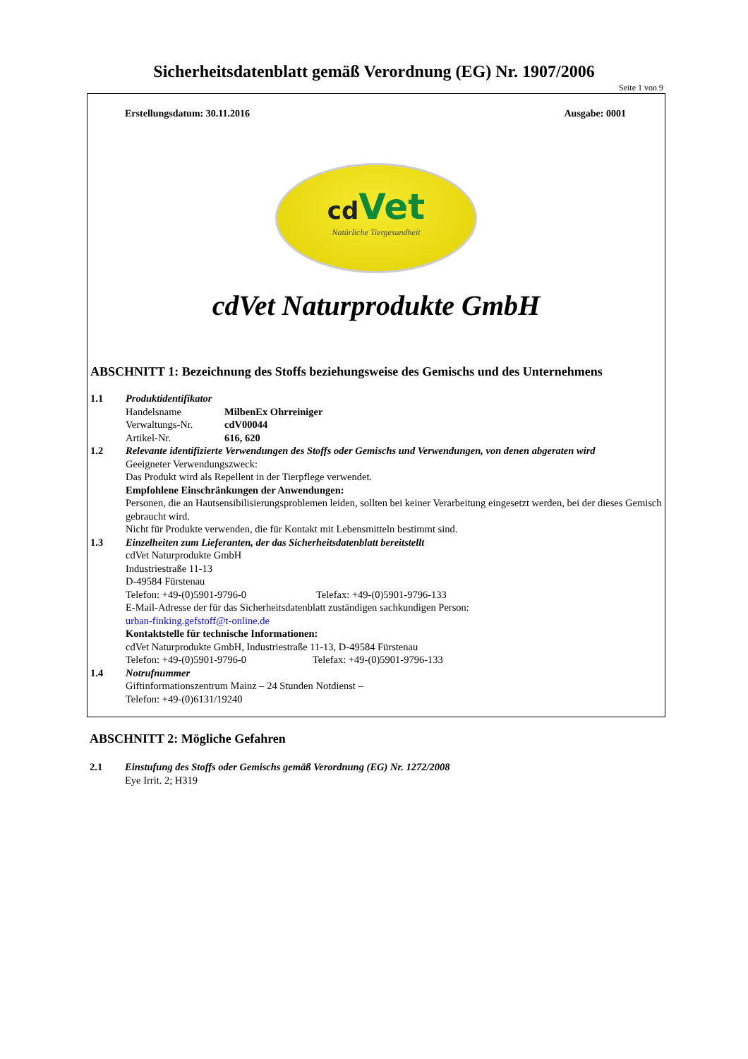Sicherheitsdatenblatt gemäß Verordnung (EG) Nr. 1907/2006
Seite 1 von 9
Erstellungsdatum: 30.11.2016 Ausgabe: 0001
cd Vet
Natürliche Tiergesundheit
cdVet Naturprodukte GmbH
ABSCHNITT 1: Bezeichnung des Stoffs beziehungsweise des Gemischs und des Unternehmens
1.1 Produktidentifikator
Handelsname MilbenEx Ohrreiniger
Verwaltungs-Nr. cdV00044
Artikel-Nr. 616, 620
1.2 Relevante identifizierte Verwendungen des Stoffs oder Gemischs und Verwendungen, von denen abgeraten wird
Geeigneter Verwendungszweck:
Das Produkt wird als Repellent in der Tierpflege verwendet.
Empfohlene Einschränkungen der Anwendungen:
Personen, die an Hautsensibilisierungsproblemen leiden, sollten bei keiner Verarbeitung eingesetzt werden, bei der dieses Gemisch gebraucht wird.
Nicht für Produkte verwenden, die für Kontakt mit Lebensmitteln bestimmt sind.
1.3 Einzelheiten zum Lieferanten, der das Sicherheitsdatenblatt bereitstellt
cdVet Naturprodukte GmbH
Industriestraße 11-13
D-49584 Fürstenau
Telefon: +49-(0)5901-9796-0 Telefax: +49-(0)5901-9796-133
E-Mail-Adresse der für das Sicherheitsdatenblatt zuständigen sachkundigen Person:
urban-finking.gefstoff@t-online.de
Kontaktstelle für technische Informationen:
cdVet Naturprodukte GmbH, Industriestraße 11-13, D-49584 Fürstenau
Telefon: +49-(0)5901-9796-0 Telefax: +49-(0)5901-9796-133
1.4 Notrufnummer
Giftinformationszentrum Mainz – 24 Stunden Notdienst –
Telefon: +49-(0)6131/19240
ABSCHNITT 2: Mögliche Gefahren
2.1 Einstufung des Stoffs oder Gemischs gemäß Verordnung (EG) Nr. 1272/2008
Eye Irrit. 2; H319